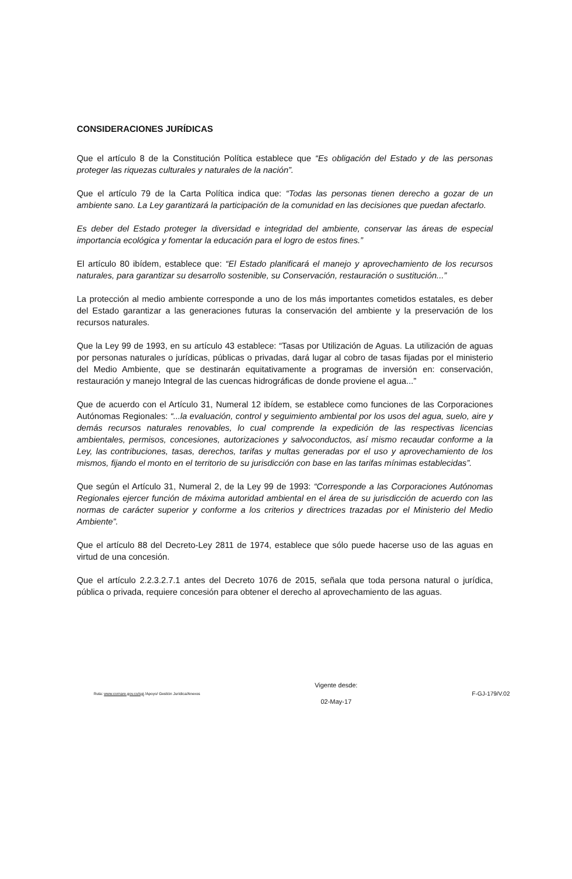CONSIDERACIONES JURÍDICAS
Que el artículo 8 de la Constitución Política establece que “Es obligación del Estado y de las personas proteger las riquezas culturales y naturales de la nación”.
Que el artículo 79 de la Carta Política indica que: “Todas las personas tienen derecho a gozar de un ambiente sano. La Ley garantizará la participación de la comunidad en las decisiones que puedan afectarlo.
Es deber del Estado proteger la diversidad e integridad del ambiente, conservar las áreas de especial importancia ecológica y fomentar la educación para el logro de estos fines.”
El artículo 80 ibídem, establece que: “El Estado planificará el manejo y aprovechamiento de los recursos naturales, para garantizar su desarrollo sostenible, su Conservación, restauración o sustitución...”
La protección al medio ambiente corresponde a uno de los más importantes cometidos estatales, es deber del Estado garantizar a las generaciones futuras la conservación del ambiente y la preservación de los recursos naturales.
Que la Ley 99 de 1993, en su artículo 43 establece: “Tasas por Utilización de Aguas. La utilización de aguas por personas naturales o jurídicas, públicas o privadas, dará lugar al cobro de tasas fijadas por el ministerio del Medio Ambiente, que se destinarán equitativamente a programas de inversión en: conservación, restauración y manejo Integral de las cuencas hidrográficas de donde proviene el agua...”
Que de acuerdo con el Artículo 31, Numeral 12 ibídem, se establece como funciones de las Corporaciones Autónomas Regionales: “...la evaluación, control y seguimiento ambiental por los usos del agua, suelo, aire y demás recursos naturales renovables, lo cual comprende la expedición de las respectivas licencias ambientales, permisos, concesiones, autorizaciones y salvoconductos, así mismo recaudar conforme a la Ley, las contribuciones, tasas, derechos, tarifas y multas generadas por el uso y aprovechamiento de los mismos, fijando el monto en el territorio de su jurisdicción con base en las tarifas mínimas establecidas”.
Que según el Artículo 31, Numeral 2, de la Ley 99 de 1993: “Corresponde a las Corporaciones Autónomas Regionales ejercer función de máxima autoridad ambiental en el área de su jurisdicción de acuerdo con las normas de carácter superior y conforme a los criterios y directrices trazadas por el Ministerio del Medio Ambiente”.
Que el artículo 88 del Decreto-Ley 2811 de 1974, establece que sólo puede hacerse uso de las aguas en virtud de una concesión.
Que el artículo 2.2.3.2.7.1 antes del Decreto 1076 de 2015, señala que toda persona natural o jurídica, pública o privada, requiere concesión para obtener el derecho al aprovechamiento de las aguas.
Ruta: www.cornare.gov.co/sgi /Apoyo/ Gestión Jurídica/Anexos
Vigente desde:
02-May-17
F-GJ-179/V.02